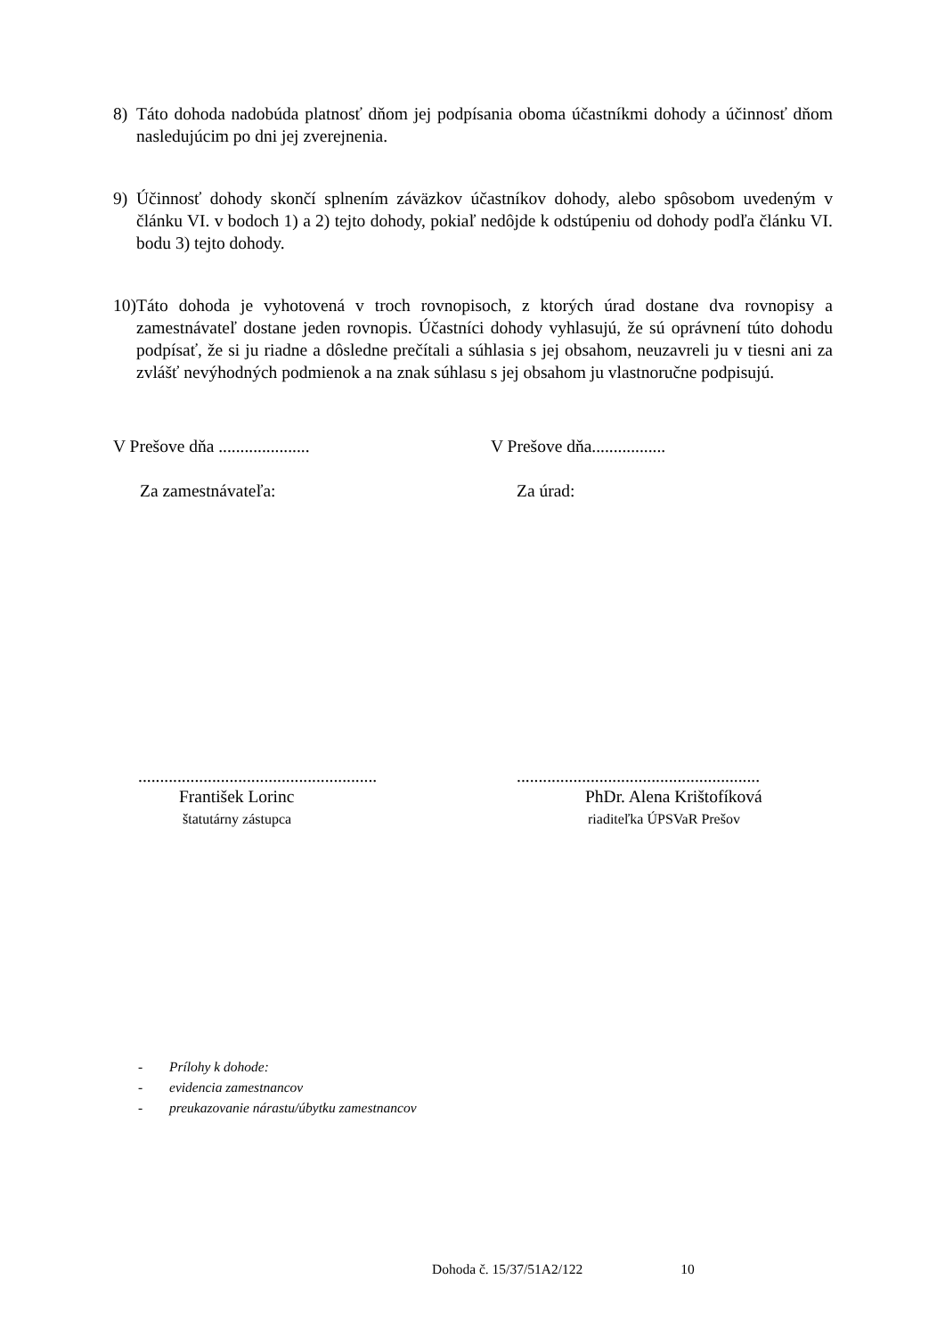8) Táto dohoda nadobúda platnosť dňom jej podpísania oboma účastníkmi dohody a účinnosť dňom nasledujúcim po dni jej zverejnenia.
9) Účinnosť dohody skončí splnením záväzkov účastníkov dohody, alebo spôsobom uvedeným v článku VI. v bodoch 1) a 2) tejto dohody, pokiaľ nedôjde k odstúpeniu od dohody podľa článku VI. bodu 3) tejto dohody.
10)
Táto dohoda je vyhotovená v troch rovnopisoch, z ktorých úrad dostane dva rovnopisy a zamestnávateľ dostane jeden rovnopis. Účastníci dohody vyhlasujú, že sú oprávnení túto dohodu podpísať, že si ju riadne a dôsledne prečítali a súhlasia s jej obsahom, neuzavreli ju v tiesni ani za zvlášť nevýhodných podmienok a na znak súhlasu s jej obsahom ju vlastnoručne podpisujú.
V Prešove dňa ..................... V Prešove dňa.................
Za zamestnávateľa: Za úrad:
.......................................................
........................................................
František Lorinc PhDr. Alena Krištofíková
štatutárny zástupca riaditeľka ÚPSVaR Prešov
- Prílohy k dohode:
- evidencia zamestnancov
- preukazovanie nárastu/úbytku zamestnancov
Dohoda č. 15/37/51A2/122 10